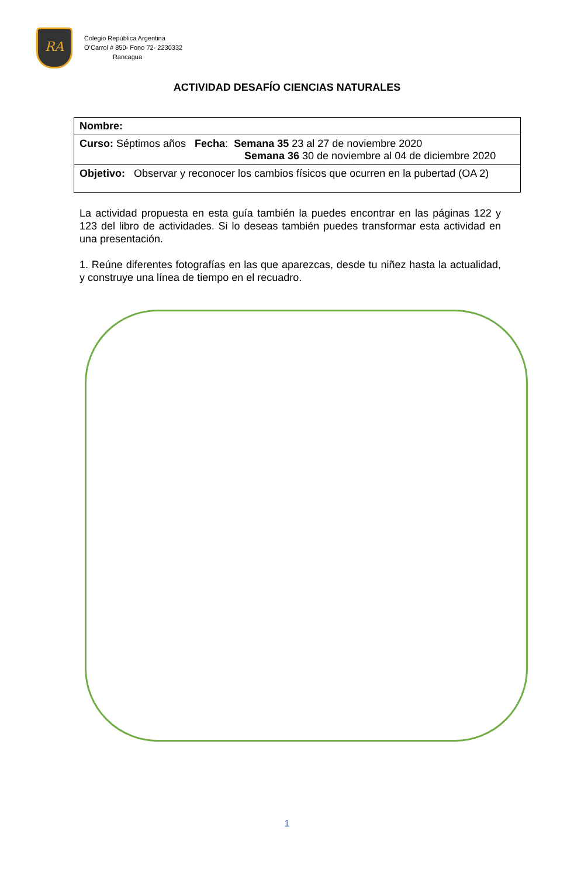RA
Colegio República Argentina
O’Carrol # 850- Fono 72- 2230332
Rancagua
ACTIVIDAD DESAFÍO CIENCIAS NATURALES
| Nombre: |
| Curso: Séptimos años Fecha : Semana 35 23 al 27 de noviembre 2020 Semana 36 30 de noviembre al 04 de diciembre 2020 |
| Objetivo: Observar y reconocer los cambios físicos que ocurren en la pubertad (OA 2) |
La actividad propuesta en esta guía también la puedes encontrar en las páginas 122 y 123 del libro de actividades. Si lo deseas también puedes transformar esta actividad en una presentación.
1. Reúne diferentes fotografías en las que aparezcas, desde tu niñez hasta la actualidad, y construye una línea de tiempo en el recuadro.
1